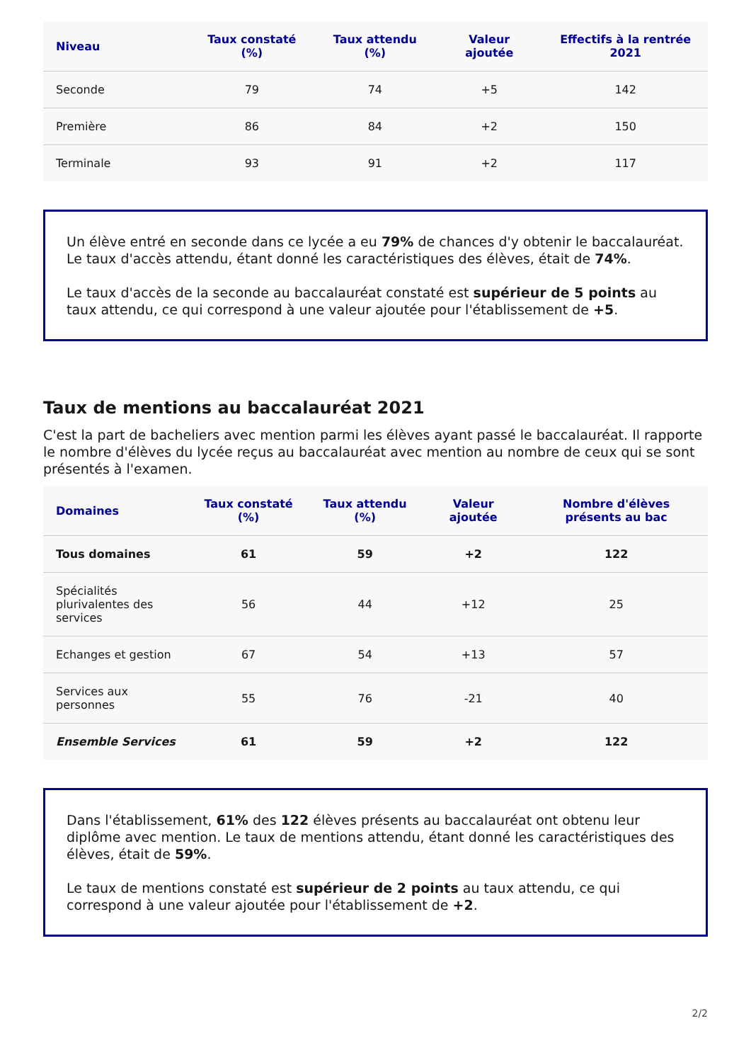| Niveau | Taux constaté (%) | Taux attendu (%) | Valeur ajoutée | Effectifs à la rentrée 2021 |
| --- | --- | --- | --- | --- |
| Seconde | 79 | 74 | +5 | 142 |
| Première | 86 | 84 | +2 | 150 |
| Terminale | 93 | 91 | +2 | 117 |
Un élève entré en seconde dans ce lycée a eu 79% de chances d'y obtenir le baccalauréat. Le taux d'accès attendu, étant donné les caractéristiques des élèves, était de 74%.
Le taux d'accès de la seconde au baccalauréat constaté est supérieur de 5 points au taux attendu, ce qui correspond à une valeur ajoutée pour l'établissement de +5.
Taux de mentions au baccalauréat 2021
C'est la part de bacheliers avec mention parmi les élèves ayant passé le baccalauréat. Il rapporte le nombre d'élèves du lycée reçus au baccalauréat avec mention au nombre de ceux qui se sont présentés à l'examen.
| Domaines | Taux constaté (%) | Taux attendu (%) | Valeur ajoutée | Nombre d'élèves présents au bac |
| --- | --- | --- | --- | --- |
| Tous domaines | 61 | 59 | +2 | 122 |
| Spécialités plurivalentes des services | 56 | 44 | +12 | 25 |
| Echanges et gestion | 67 | 54 | +13 | 57 |
| Services aux personnes | 55 | 76 | -21 | 40 |
| Ensemble Services | 61 | 59 | +2 | 122 |
Dans l'établissement, 61% des 122 élèves présents au baccalauréat ont obtenu leur diplôme avec mention. Le taux de mentions attendu, étant donné les caractéristiques des élèves, était de 59%.
Le taux de mentions constaté est supérieur de 2 points au taux attendu, ce qui correspond à une valeur ajoutée pour l'établissement de +2.
2/2